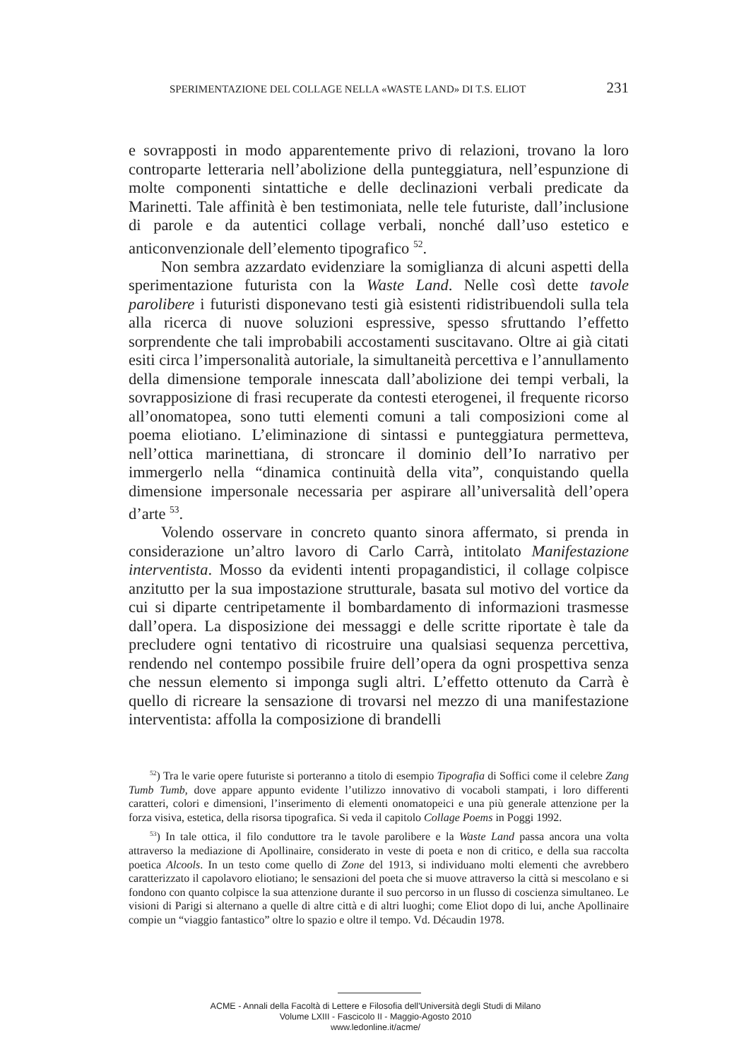SPERIMENTAZIONE DEL COLLAGE NELLA «WASTE LAND» DI T.S. ELIOT 231
e sovrapposti in modo apparentemente privo di relazioni, trovano la loro controparte letteraria nell’abolizione della punteggiatura, nell’espunzione di molte componenti sintattiche e delle declinazioni verbali predicate da Marinetti. Tale affinità è ben testimoniata, nelle tele futuriste, dall’inclusione di parole e da autentici collage verbali, nonché dall’uso estetico e anticonvenzionale dell’elemento tipografico <sup>52</sup>.
Non sembra azzardato evidenziare la somiglianza di alcuni aspetti della sperimentazione futurista con la Waste Land. Nelle così dette tavole parolibere i futuristi disponevano testi già esistenti ridistribuendoli sulla tela alla ricerca di nuove soluzioni espressive, spesso sfruttando l’effetto sorprendente che tali improbabili accostamenti suscitavano. Oltre ai già citati esiti circa l’impersonalità autoriale, la simultaneità percettiva e l’annullamento della dimensione temporale innescata dall’abolizione dei tempi verbali, la sovrapposizione di frasi recuperate da contesti eterogenei, il frequente ricorso all’onomatopea, sono tutti elementi comuni a tali composizioni come al poema eliotiano. L’eliminazione di sintassi e punteggiatura permetteva, nell’ottica marinettiana, di stroncare il dominio dell’Io narrativo per immergerlo nella “dinamica continuità della vita”, conquistando quella dimensione impersonale necessaria per aspirare all’universalità dell’opera d’arte <sup>53</sup>.
Volendo osservare in concreto quanto sinora affermato, si prenda in considerazione un’altro lavoro di Carlo Carrà, intitolato Manifestazione interventista. Mosso da evidenti intenti propagandistici, il collage colpisce anzitutto per la sua impostazione strutturale, basata sul motivo del vortice da cui si diparte centripetamente il bombardamento di informazioni trasmesse dall’opera. La disposizione dei messaggi e delle scritte riportate è tale da precludere ogni tentativo di ricostruire una qualsiasi sequenza percettiva, rendendo nel contempo possibile fruire dell’opera da ogni prospettiva senza che nessun elemento si imponga sugli altri. L’effetto ottenuto da Carrà è quello di ricreare la sensazione di trovarsi nel mezzo di una manifestazione interventista: affolla la composizione di brandelli
<sup>52</sup>) Tra le varie opere futuriste si porteranno a titolo di esempio Tipografia di Soffici come il celebre Zang Tumb Tumb, dove appare appunto evidente l’utilizzo innovativo di vocaboli stampati, i loro differenti caratteri, colori e dimensioni, l’inserimento di elementi onomatopeici e una più generale attenzione per la forza visiva, estetica, della risorsa tipografica. Si veda il capitolo Collage Poems in Poggi 1992.
<sup>53</sup>) In tale ottica, il filo conduttore tra le tavole parolibere e la Waste Land passa ancora una volta attraverso la mediazione di Apollinaire, considerato in veste di poeta e non di critico, e della sua raccolta poetica Alcools. In un testo come quello di Zone del 1913, si individuano molti elementi che avrebbero caratterizzato il capolavoro eliotiano; le sensazioni del poeta che si muove attraverso la città si mescolano e si fondono con quanto colpisce la sua attenzione durante il suo percorso in un flusso di coscienza simultaneo. Le visioni di Parigi si alternano a quelle di altre città e di altri luoghi; come Eliot dopo di lui, anche Apollinaire compie un “viaggio fantastico” oltre lo spazio e oltre il tempo. Vd. Décaudin 1978.
ACME - Annali della Facoltà di Lettere e Filosofia dell'Università degli Studi di Milano
Volume LXIII - Fascicolo II - Maggio-Agosto 2010
www.ledonline.it/acme/